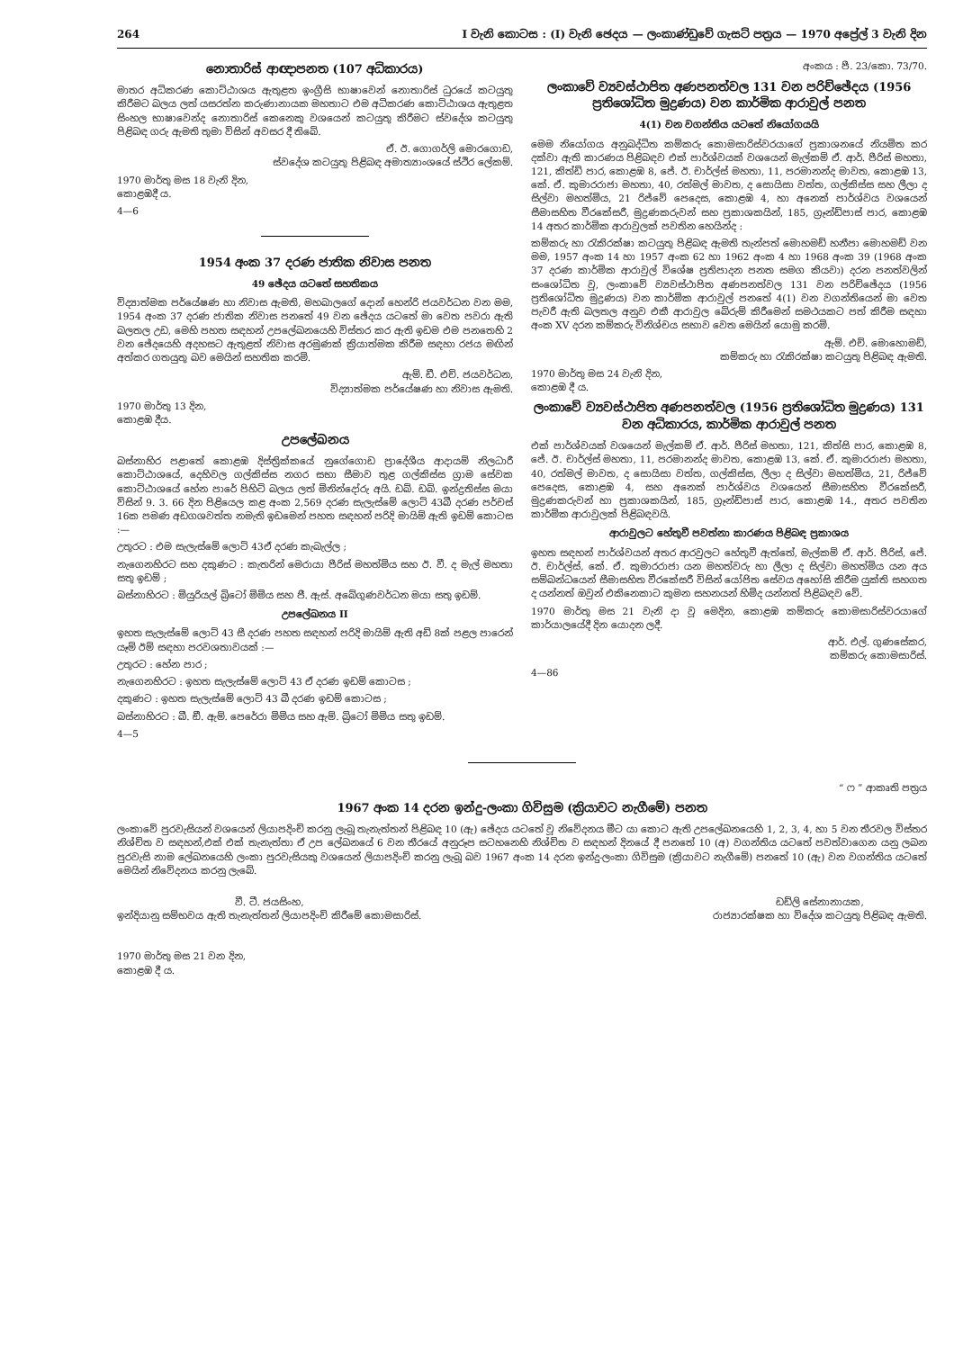264 I වැනි කොටස : (I) වැනි ඡෙදය — ලංකාණ්ඩුවේ ගැසට් පත්‍රය — 1970 අප්‍රේල් 3 වැනි දින
නොතාරිස් ආඥාපනත (107 අධිකාරය)
මාතර අධිකරණ කොට්ඨාශය ඇතුළත ඉංග්‍රීසි භාෂාවෙන් නොතාරිස් ධුරයේ කටයුතු කිරීමට බලය ලත් යසරත්න කරුණානායක මහතාට එම අධිකරණ කොට්ඨාශය ඇතුළත සිංහල භාෂාවෙන්ද නොතාරිස් කෙනෙකු වශයෙන් කටයුතු කිරීමට ස්වදේශ කටයුතු පිළිබඳ ගරු ඇමති තුමා විසින් අවසර දී තිබේ.
ඒ. ඊ. ගොගර්ලි මොරගොඩ,
ස්වදේශ කටයුතු පිළිබඳ අමාත්‍යාංශයේ ස්ථිර ලේකම්.
1970 මාර්තු මස 18 වැනි දින,
කොළඹදී ය.
4—6
1954 අංක 37 දරණ ජාතික නිවාස පනත
49 ඡේදය යටතේ සහතිකය
විද්‍යාත්මක පර්යේෂණ හා නිවාස ඇමති, මහබාලගේ දොන් හෙන්රි ජයවර්ධන වන මම, 1954 අංක 37 දරණ ජාතික නිවාස පනතේ 49 වන ඡේදය යටතේ මා වෙත පවරා ඇති බලතල උඩ, මෙහි පහත සඳහන් උපලේඛනයෙහි විස්තර කර ඇති ඉඩම එම පනතෙහි 2 වන ඡේදයෙහි අදහසට ඇතුළත් නිවාස අරමුණක් ක්‍රියාත්මක කිරීම සඳහා රජය මඟින් අත්කර ගතයුතු බව මෙයින් සහතික කරමි.
ඇම්. ඩී. එච්. ජයවර්ධන,
විද්‍යාත්මක පර්යේෂණ හා නිවාස ඇමති.
1970 මාර්තු 13 දින,
කොළඹ දීය.
උපලේඛනය
බස්නාහිර පළාතේ කොළඹ දිස්ත්‍රික්කයේ නුගේගොඩ ප්‍රාදේශීය ආදායම් නිලධාරී කොට්ඨාශයේ, දෙහිවල ගල්කිස්ස නගර සභා සීමාව තුළ ගල්කිස්ස ග්‍රාම සේවක කොට්ඨාශයේ හේන පාරේ පිහිටි බලය ලත් මිනින්දෝරු අයි. ඩබ්. ඩබ්. ඉන්ද්‍රතිස්ස මයා විසින් 9. 3. 66 දින පිළියෙල කළ අංක 2,569 දරණ සැලැස්මේ ලොට් 43බී දරණ පර්චස් 16ක පමණ අඩගශවත්ත නමැති ඉඩමෙන් පහත සඳහන් පරිදි මායිම් ඇති ඉඩම් කොටස :—
උතුරට : එම සැලැස්මේ ලොට් 43ඒ දරණ කැබැල්ල ;
නැගෙනහිරට සහ දකුණට : කැතරින් මෙරායා පීරිස් මහත්මිය සහ ඊ. වී. ද මැල් මහතා සතු ඉඩම් ;
බස්නාහිරට : මියුරියල් බ්‍රිටෝ මිමිය සහ ජී. ඇස්. අබේගුණවර්ධන මයා සතු ඉඩම්.
උපලේඛනය II
ඉහත සැලැස්මේ ලොට් 43 සී දරණ පහත සඳහන් පරිදි මායිම් ඇති අඩි 8ක් පළල පාරෙන් යෑම් ඊම් සඳහා පරවශතාවයක් :—
උතුරට : හේන පාර ;
නැගෙනහිරට : ඉහත සැලැස්මේ ලොට් 43 ඒ දරණ ඉඩම් කොටස ;
දකුණට : ඉහත සැලැස්මේ ලොට් 43 බී දරණ ඉඩම් කොටස ;
බස්නාහිරට : බී. ඞී. ඇම්. පෙරේරා මිමිය සහ ඇම්. බ්‍රිටෝ මිමිය සතු ඉඩම්.
4—5
අංකය : පී. 23/කො. 73/70.
ලංකාවේ ව්‍යවස්ථාපිත අණපනත්වල 131 වන පරිච්ඡේදය (1956 ප්‍රතිශෝධිත මුද්‍රණය) වන කාර්මික ආරාවුල් පනත
4(1) වන වගන්තිය යටතේ නියෝගයයි
මෙම නියෝගය අනුබද්ධිත කම්කරු කොමසාරිස්වරයාගේ ප්‍රකාශනයේ නියමිත කර දක්වා ඇති කාරණය පිළිබඳව එක් පාර්ශ්වයක් වශයෙන් මැල්කම් ඒ. ආර්. පීරිස් මහතා, 121, කිත්ඩි පාර, කොළඹ 8, ජේ. ඊ. චාර්ල්ස් මහතා, 11, පරමානන්ද මාවත, කොළඹ 13, කේ. ඒ. කුමාරරාජා මහතා, 40, රත්මල් මාවත, ද සොයිසා වත්ත, ගල්කිස්ස සහ ලීලා ද සිල්වා මහත්මිය, 21 රිජ්වේ පෙදෙස, කොළඹ 4, හා අනෙක් පාර්ශ්වය වශයෙන් සීමාසහිත වීරකේසරී, මුද්‍රණකරුවන් සහ ප්‍රකාශකයින්, 185, ග්‍රෑන්ඩ්පාස් පාර, කොළඹ 14 අතර කාර්මික ආරාවුලක් පවතින හෙයින්ද :
කම්කරු හා රැකිරක්ෂා කටයුතු පිළිබඳ ඇමති තැන්පත් මොහමඩ් හනීපා මොහමඩ් වන මම, 1957 අංක 14 හා 1957 අංක 62 හා 1962 අංක 4 හා 1968 අංක 39 (1968 අංක 37 දරණ කාර්මික ආරාවුල් විශේෂ ප්‍රතිපාදන පනත සමග කියවා) දරන පනත්වලින් සංශෝධිත වූ, ලංකාවේ ව්‍යවස්ථාපිත අණපනත්වල 131 වන පරිච්ඡේදය (1956 ප්‍රතිශෝධිත මුද්‍රණය) වන කාර්මික ආරාවුල් පනතේ 4(1) වන වගන්තියෙන් මා වෙත පැවරී ඇති බලතල අනුව එකී ආරාවුල බේරුම් කිරීමෙන් සමථයකට පත් කිරීම සඳහා අංක XV දරන කම්කරු විනිශ්චය සභාව වෙත මෙයින් යොමු කරමි.
ඇම්. එච්. මොහොමඩ්,
කම්කරු හා රැකිරක්ෂා කටයුතු පිළිබඳ ඇමති.
1970 මාර්තු මස 24 වැනි දින,
කොළඹ දී ය.
ලංකාවේ ව්‍යවස්ථාපිත අණපනත්වල (1956 ප්‍රතිශෝධිත මුද්‍රණය) 131 වන අධිකාරය, කාර්මික ආරාවුල් පනත
එක් පාර්ශ්වයක් වශයෙන් මැල්කම් ඒ. ආර්. පීරිස් මහතා, 121, කිත්සි පාර, කොළඹ 8, ජේ. ඊ. චාර්ල්ස් මහතා, 11, පරමානන්ද මාවත, කොළඹ 13, කේ. ඒ. කුමාරරාජා මහතා, 40, රත්මල් මාවත, ද සොයිසා වත්ත, ගල්කිස්ස, ලීලා ද සිල්වා මහත්මිය, 21, රිජ්වේ පෙදෙස, කොළඹ 4, සහ අනෙක් පාර්ශ්වය වශයෙන් සීමාසහිත වීරකේසරී, මුද්‍රණකරුවන් හා ප්‍රකාශකයින්, 185, ග්‍රෑන්ඩ්පාස් පාර, කොළඹ 14., අතර පවතින කාර්මික ආරාවුලක් පිළිබඳවයි.
ආරාවුලට හේතුවී පවත්නා කාරණය පිළිබඳ ප්‍රකාශය
ඉහත සඳහන් පාර්ශ්වයන් අතර ආරවුලට හේතුවී ඇත්තේ, මැල්කම් ඒ. ආර්. පීරිස්, ජේ. ඊ. චාර්ල්ස්, කේ. ඒ. කුමාරරාජා යන මහත්වරු හා ලීලා ද සිල්වා මහත්මිය යන අය සම්බන්ධයෙන් සීමාසහිත වීරකේසරී විසින් යෝජිත සේවය අහෝසි කිරීම යුක්ති සහගත ද යන්නත් ඔවුන් එකිනෙකාට කුමන සහනයන් හිමිද යන්නත් පිළිබඳව වේ.
1970 මාර්තු මස 21 වැනි දා වූ මෙදින, කොළඹ කම්කරු කොමසාරිස්වරයාගේ කාර්යාලයේදී දින යොදන ලදී.
ආර්. එල්. ගුණසේකර,
කම්කරු කොමසාරිස්.
4—86
“ ෆ ” ආකෘති පත්‍රය
1967 අංක 14 දරන ඉන්දු-ලංකා ගිවිසුම (ක්‍රියාවට නැගීමේ) පනත
ලංකාවේ පුරවැසියන් වශයෙන් ලියාපදිංචි කරනු ලැබූ තැනැත්තන් පිළිබඳ 10 (ඇ) ඡේදය යටතේ වූ නිවේදනය මීට යා කොට ඇති උපලේඛනයෙහි 1, 2, 3, 4, හා 5 වන තීරවල විස්තර නිශ්චිත ව සඳහන්,එක් එක් තැනැත්තා ඒ උප ලේඛනයේ 6 වන තීරයේ අනුරූප සටහනෙහි නිශ්චිත ව සඳහන් දිනයේ දී පනතේ 10 (අ) වගන්තිය යටතේ පවත්වාගෙන යනු ලබන පුරවැසි නාම ලේඛනයෙහි ලංකා පුරවැසියකු වශයෙන් ලියාපදිංචි කරනු ලැබූ බව 1967 අංක 14 දරන ඉන්දු-ලංකා ගිවිසුම (ක්‍රියාවට නැගීමේ) පනතේ 10 (ඇ) වන වගන්තිය යටතේ මෙයින් නිවේදනය කරනු ලැබේ.
වී. ටී. ජයසිංහ,
ඉන්දියානු සම්භවය ඇති තැනැත්තන් ලියාපදිංචි කිරීමේ කොමසාරිස්.
ඩඩ්ලි සේනානායක,
රාජ්‍යාරක්ෂක හා විදේශ කටයුතු පිළිබඳ ඇමති.
1970 මාර්තු මස 21 වන දින,
කොළඹ දී ය.